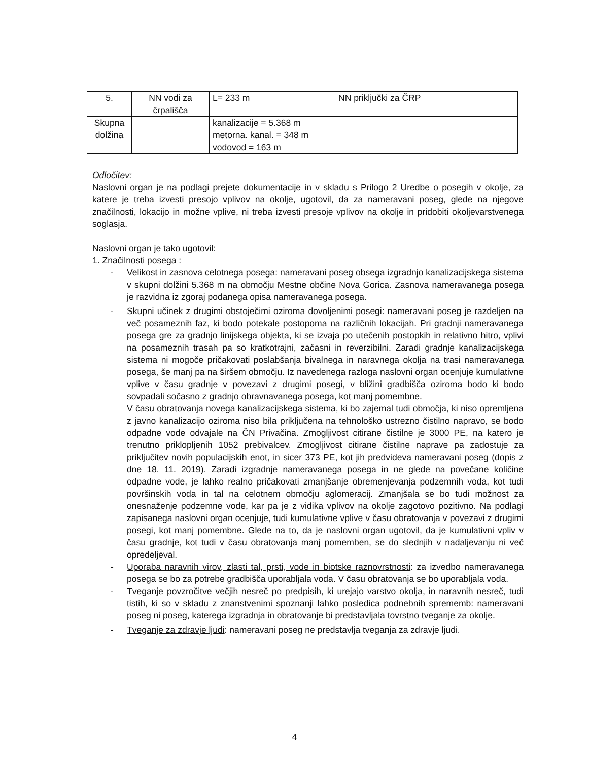| 5. | NN vodi za črpališča | L= 233 m | NN priključki za ČRP | |
| Skupna dolžina | | kanalizacije = 5.368 m metorna. kanal. = 348 m vodovod = 163 m | | |
Odločitev:
Naslovni organ je na podlagi prejete dokumentacije in v skladu s Prilogo 2 Uredbe o posegih v okolje, za katere je treba izvesti presojo vplivov na okolje, ugotovil, da za nameravani poseg, glede na njegove značilnosti, lokacijo in možne vplive, ni treba izvesti presoje vplivov na okolje in pridobiti okoljevarstvenega soglasja.
Naslovni organ je tako ugotovil:
1. Značilnosti posega :
- Velikost in zasnova celotnega posega: nameravani poseg obsega izgradnjo kanalizacijskega sistema v skupni dolžini 5.368 m na območju Mestne občine Nova Gorica. Zasnova nameravanega posega je razvidna iz zgoraj podanega opisa nameravanega posega.
- Skupni učinek z drugimi obstoječimi oziroma dovoljenimi posegi: nameravani poseg je razdeljen na več posameznih faz, ki bodo potekale postopoma na različnih lokacijah. Pri gradnji nameravanega posega gre za gradnjo linijskega objekta, ki se izvaja po utečenih postopkih in relativno hitro, vplivi na posameznih trasah pa so kratkotrajni, začasni in reverzibilni. Zaradi gradnje kanalizacijskega sistema ni mogoče pričakovati poslabšanja bivalnega in naravnega okolja na trasi nameravanega posega, še manj pa na širšem območju. Iz navedenega razloga naslovni organ ocenjuje kumulativne vplive v času gradnje v povezavi z drugimi posegi, v bližini gradbišča oziroma bodo ki bodo sovpadali sočasno z gradnjo obravnavanega posega, kot manj pomembne.
V času obratovanja novega kanalizacijskega sistema, ki bo zajemal tudi območja, ki niso opremljena z javno kanalizacijo oziroma niso bila priključena na tehnološko ustrezno čistilno napravo, se bodo odpadne vode odvajale na ČN Privačina. Zmogljivost citirane čistilne je 3000 PE, na katero je trenutno priklopljenih 1052 prebivalcev. Zmogljivost citirane čistilne naprave pa zadostuje za priključitev novih populacijskih enot, in sicer 373 PE, kot jih predvideva nameravani poseg (dopis z dne 18. 11. 2019). Zaradi izgradnje nameravanega posega in ne glede na povečane količine odpadne vode, je lahko realno pričakovati zmanjšanje obremenjevanja podzemnih voda, kot tudi površinskih voda in tal na celotnem območju aglomeracij. Zmanjšala se bo tudi možnost za onesnaženje podzemne vode, kar pa je z vidika vplivov na okolje zagotovo pozitivno. Na podlagi zapisanega naslovni organ ocenjuje, tudi kumulativne vplive v času obratovanja v povezavi z drugimi posegi, kot manj pomembne. Glede na to, da je naslovni organ ugotovil, da je kumulativni vpliv v času gradnje, kot tudi v času obratovanja manj pomemben, se do slednjih v nadaljevanju ni več opredeljeval.
- Uporaba naravnih virov, zlasti tal, prsti, vode in biotske raznovrstnosti: za izvedbo nameravanega posega se bo za potrebe gradbišča uporabljala voda. V času obratovanja se bo uporabljala voda.
- Tveganje povzročitve večjih nesreč po predpisih, ki urejajo varstvo okolja, in naravnih nesreč, tudi tistih, ki so v skladu z znanstvenimi spoznanji lahko posledica podnebnih sprememb: nameravani poseg ni poseg, katerega izgradnja in obratovanje bi predstavljala tovrstno tveganje za okolje.
- Tveganje za zdravje ljudi: nameravani poseg ne predstavlja tveganja za zdravje ljudi.
4